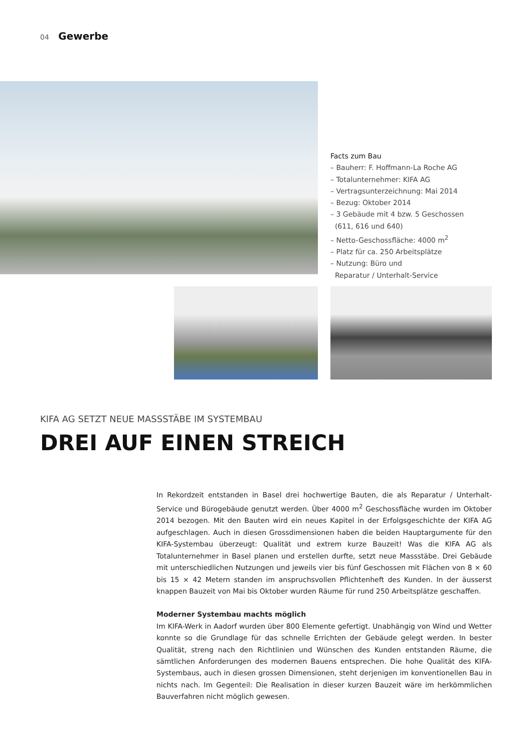04 Gewerbe
Facts zum Bau
– Bauherr: F. Hoffmann-La Roche AG
– Totalunternehmer: KIFA AG
– Vertragsunterzeichnung: Mai 2014
– Bezug: Oktober 2014
– 3 Gebäude mit 4 bzw. 5 Geschossen
(611, 616 und 640)
– Netto-Geschossfläche: 4000 m<sup>2</sup>
– Platz für ca. 250 Arbeitsplätze
– Nutzung: Büro und
Reparatur / Unterhalt-Service
KIFA AG SETZT NEUE MASSSTÄBE IM SYSTEMBAU
DREI AUF EINEN STREICH
In Rekordzeit entstanden in Basel drei hochwertige Bauten, die als Reparatur / Unterhalt-Service und Bürogebäude genutzt werden. Über 4000 m<sup>2</sup> Geschossfläche wurden im Oktober 2014 bezogen. Mit den Bauten wird ein neues Kapitel in der Erfolgsgeschichte der KIFA AG aufgeschlagen. Auch in diesen Grossdimensionen haben die beiden Hauptargumente für den KIFA-Systembau überzeugt: Qualität und extrem kurze Bauzeit! Was die KIFA AG als Totalunternehmer in Basel planen und erstellen durfte, setzt neue Massstäbe. Drei Gebäude mit unterschiedlichen Nutzungen und jeweils vier bis fünf Geschossen mit Flächen von 8 × 60 bis 15 × 42 Metern standen im anspruchsvollen Pflichtenheft des Kunden. In der äusserst knappen Bauzeit von Mai bis Oktober wurden Räume für rund 250 Arbeitsplätze geschaffen.
Moderner Systembau machts möglich
Im KIFA-Werk in Aadorf wurden über 800 Elemente gefertigt. Unabhängig von Wind und Wetter konnte so die Grundlage für das schnelle Errichten der Gebäude gelegt werden. In bester Qualität, streng nach den Richtlinien und Wünschen des Kunden entstanden Räume, die sämtlichen Anforderungen des modernen Bauens entsprechen. Die hohe Qualität des KIFA-Systembaus, auch in diesen grossen Dimensionen, steht derjenigen im konventionellen Bau in nichts nach. Im Gegenteil: Die Realisation in dieser kurzen Bauzeit wäre im herkömmlichen Bauverfahren nicht möglich gewesen.